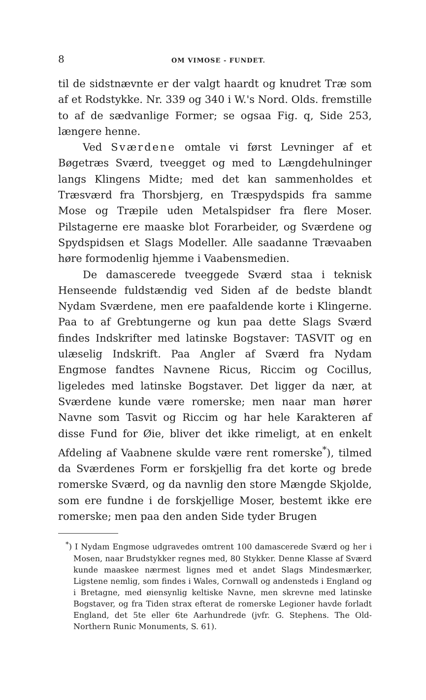8 OM VIMOSE - FUNDET.
til de sidstnævnte er der valgt haardt og knudret Træ som af et Rodstykke. Nr. 339 og 340 i W.'s Nord. Olds. fremstille to af de sædvanlige Former; se ogsaa Fig. q, Side 253, længere henne.
Ved Sværdene omtale vi først Levninger af et Bøgetræs Sværd, tveegget og med to Længdehulninger langs Klingens Midte; med det kan sammenholdes et Træsværd fra Thorsbjerg, en Træspydspids fra samme Mose og Træpile uden Metalspidser fra flere Moser. Pilstagerne ere maaske blot Forarbeider, og Sværdene og Spydspidsen et Slags Modeller. Alle saadanne Trævaaben høre formodenlig hjemme i Vaabensmedien.
De damascerede tveeggede Sværd staa i teknisk Henseende fuldstændig ved Siden af de bedste blandt Nydam Sværdene, men ere paafaldende korte i Klingerne. Paa to af Grebtungerne og kun paa dette Slags Sværd findes Indskrifter med latinske Bogstaver: TASVIT og en ulæselig Indskrift. Paa Angler af Sværd fra Nydam Engmose fandtes Navnene Ricus, Riccim og Cocillus, ligeledes med latinske Bogstaver. Det ligger da nær, at Sværdene kunde være romerske; men naar man hører Navne som Tasvit og Riccim og har hele Karakteren af disse Fund for Øie, bliver det ikke rimeligt, at en enkelt Afdeling af Vaabnene skulde være rent romerske<sup>*</sup>), tilmed da Sværdenes Form er forskjellig fra det korte og brede romerske Sværd, og da navnlig den store Mængde Skjolde, som ere fundne i de forskjellige Moser, bestemt ikke ere romerske; men paa den anden Side tyder Brugen
<sup>*</sup>) I Nydam Engmose udgravedes omtrent 100 damascerede Sværd og her i Mosen, naar Brudstykker regnes med, 80 Stykker. Denne Klasse af Sværd kunde maaskee nærmest lignes med et andet Slags Mindesmærker, Ligstene nemlig, som findes i Wales, Cornwall og andensteds i England og i Bretagne, med øiensynlig keltiske Navne, men skrevne med latinske Bogstaver, og fra Tiden strax efterat de romerske Legioner havde forladt England, det 5te eller 6te Aarhundrede (jvfr. G. Stephens. The Old-Northern Runic Monuments, S. 61).